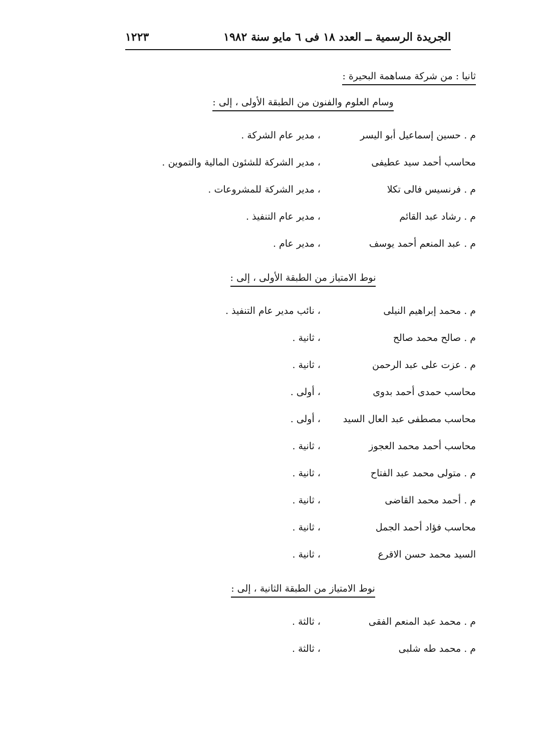الجريدة الرسمية ــ العدد ١٨ فى ٦ مايو سنة ١٩٨٢ ١٢٢٣
ثانيا : من شركة مساهمة البحيرة :
وسام العلوم والفنون من الطبقة الأولى ، إلى :
م . حسين إسماعيل أبو اليسر ، مدير عام الشركة .
محاسب أحمد سيد عطيفى ، مدير الشركة للشئون المالية والتموين .
م . فرنسيس فالى تكلا ، مدير الشركة للمشروعات .
م . رشاد عبد القائم ، مدير عام التنفيذ .
م . عبد المنعم أحمد يوسف ، مدير عام .
نوط الامتياز من الطبقة الأولى ، إلى :
م . محمد إبراهيم النيلى ، نائب مدير عام التنفيذ .
م . صالح محمد صالح ، ثانية .
م . عزت على عبد الرحمن ، ثانية .
محاسب حمدى أحمد بدوى ، أولى .
محاسب مصطفى عبد العال السيد ، أولى .
محاسب أحمد محمد العجوز ، ثانية .
م . متولى محمد عبد الفتاح ، ثانية .
م . أحمد محمد القاضى ، ثانية .
محاسب فؤاد أحمد الجمل ، ثانية .
السيد محمد حسن الاقرع ، ثانية .
نوط الامتياز من الطبقة الثانية ، إلى :
م . محمد عبد المنعم الفقى ، ثالثة .
م . محمد طه شلبى ، ثالثة .